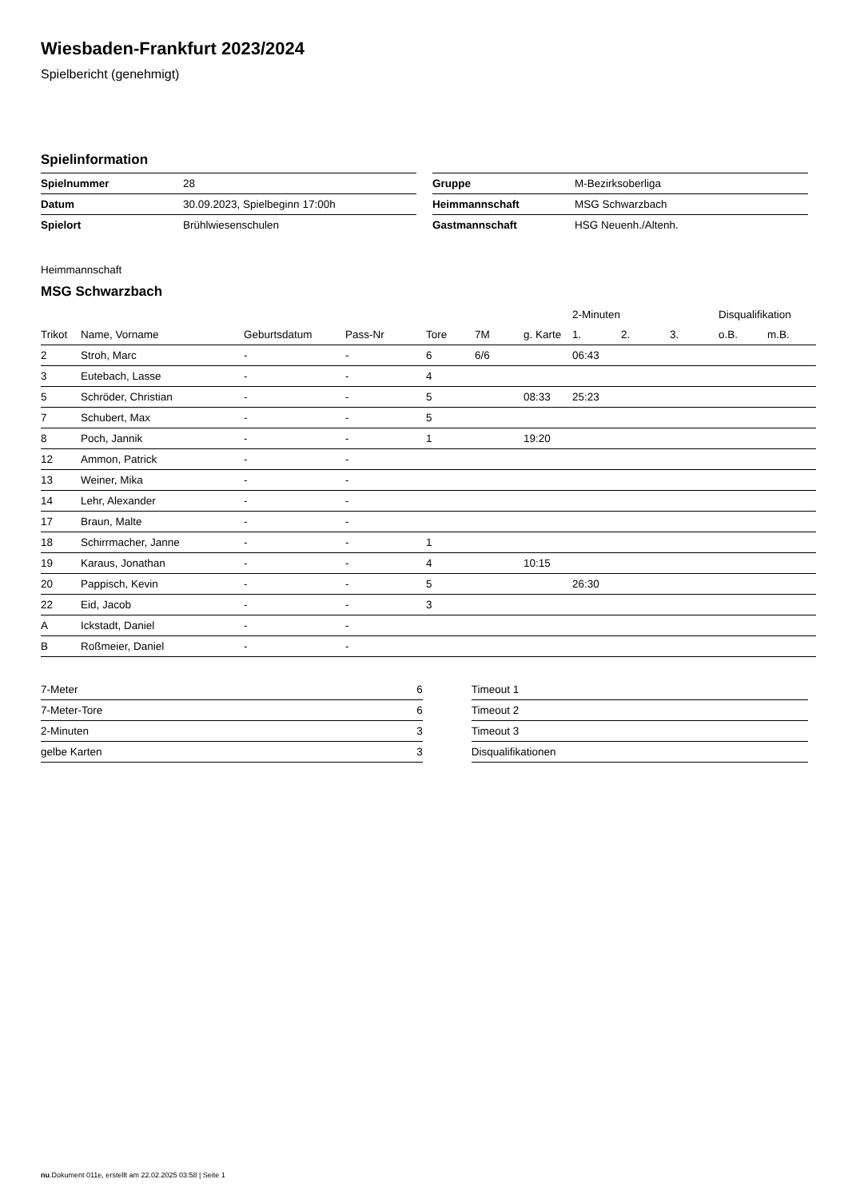Wiesbaden-Frankfurt 2023/2024
Spielbericht (genehmigt)
Spielinformation
| Spielnummer | 28 |
| Datum | 30.09.2023, Spielbeginn 17:00h |
| Spielort | Brühlwiesenschulen |
| Gruppe | M-Bezirksoberliga |
| Heimmannschaft | MSG Schwarzbach |
| Gastmannschaft | HSG Neuenh./Altenh. |
Heimmannschaft
MSG Schwarzbach
| | | | | | | | 2-Minuten | | | Disqualifikation | |
| --- | --- | --- | --- | --- | --- | --- | --- | --- | --- | --- | --- |
| Trikot | Name, Vorname | Geburtsdatum | Pass-Nr | Tore | 7M | g. Karte | 1. | 2. | 3. | o.B. | m.B. |
| 2 | Stroh, Marc | - | - | 6 | 6/6 | | 06:43 | | | | |
| 3 | Eutebach, Lasse | - | - | 4 | | | | | | | |
| 5 | Schröder, Christian | - | - | 5 | | 08:33 | 25:23 | | | | |
| 7 | Schubert, Max | - | - | 5 | | | | | | | |
| 8 | Poch, Jannik | - | - | 1 | | 19:20 | | | | | |
| 12 | Ammon, Patrick | - | - | | | | | | | | |
| 13 | Weiner, Mika | - | - | | | | | | | | |
| 14 | Lehr, Alexander | - | - | | | | | | | | |
| 17 | Braun, Malte | - | - | | | | | | | | |
| 18 | Schirrmacher, Janne | - | - | 1 | | | | | | | |
| 19 | Karaus, Jonathan | - | - | 4 | | 10:15 | | | | | |
| 20 | Pappisch, Kevin | - | - | 5 | | | 26:30 | | | | |
| 22 | Eid, Jacob | - | - | 3 | | | | | | | |
| A | Ickstadt, Daniel | - | - | | | | | | | | |
| B | Roßmeier, Daniel | - | - | | | | | | | | |
| 7-Meter | 6 |
| 7-Meter-Tore | 6 |
| 2-Minuten | 3 |
| gelbe Karten | 3 |
| Timeout 1 |
| Timeout 2 |
| Timeout 3 |
| Disqualifikationen |
nu.Dokument 011e, erstellt am 22.02.2025 03:58 | Seite 1